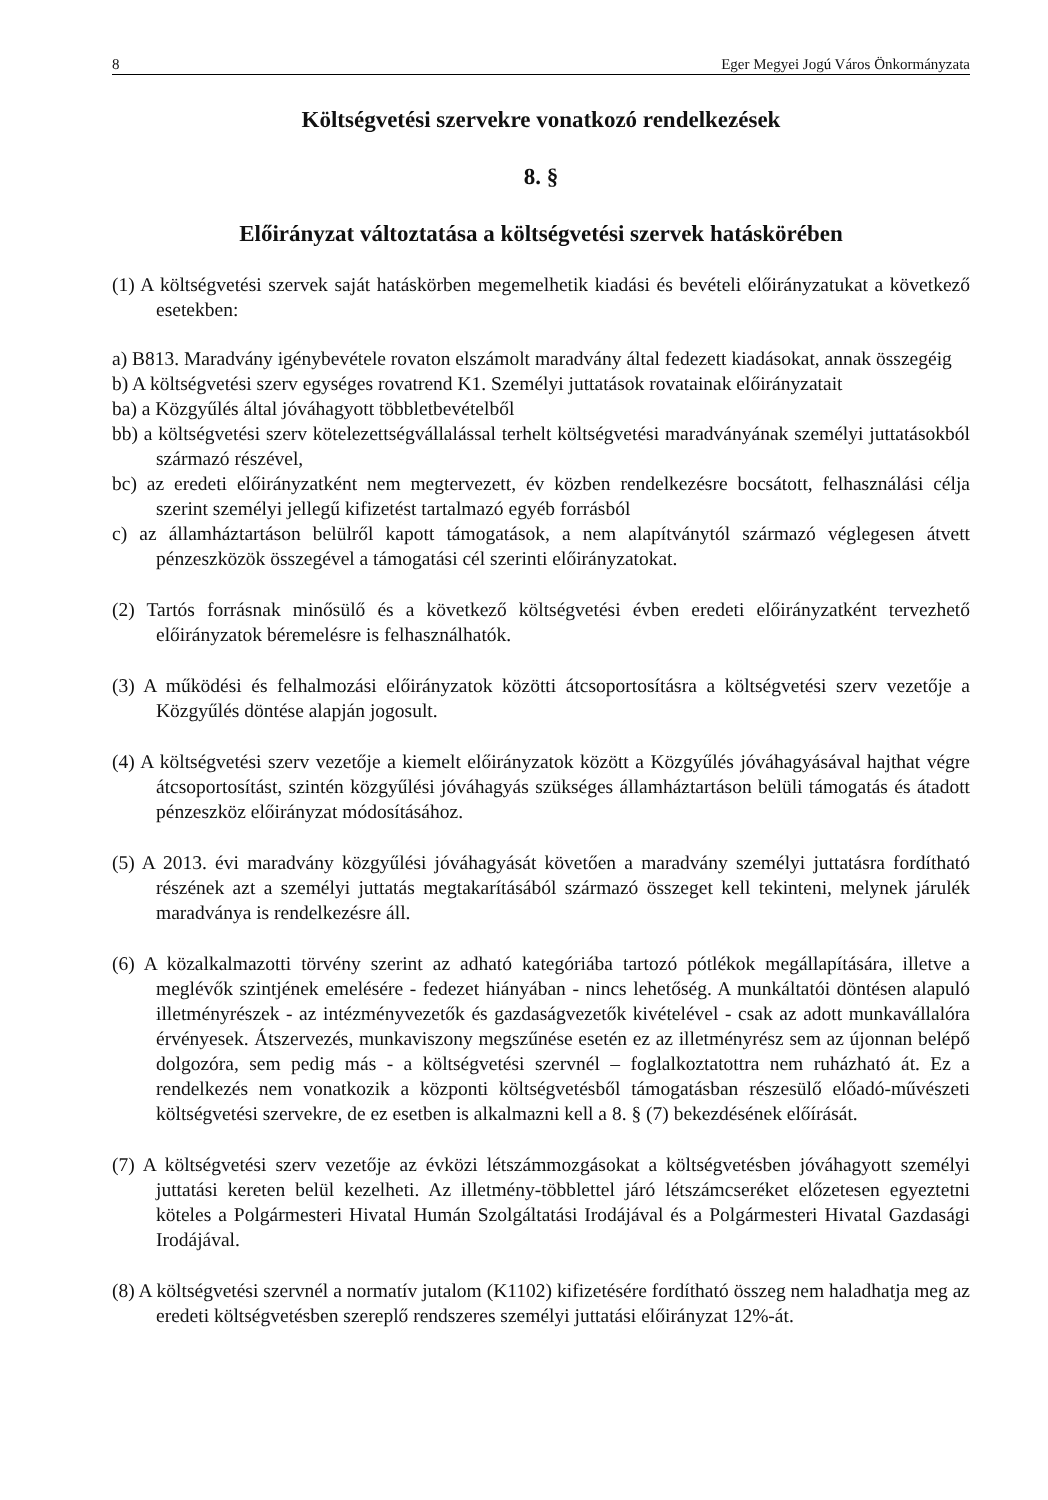8 Eger Megyei Jogú Város Önkormányzata
Költségvetési szervekre vonatkozó rendelkezések
8. §
Előirányzat változtatása a költségvetési szervek hatáskörében
(1) A költségvetési szervek saját hatáskörben megemelhetik kiadási és bevételi előirányzatukat a következő esetekben:
a) B813. Maradvány igénybevétele rovaton elszámolt maradvány által fedezett kiadásokat, annak összegéig
b) A költségvetési szerv egységes rovatrend K1. Személyi juttatások rovatainak előirányzatait
ba) a Közgyűlés által jóváhagyott többletbevételből
bb) a költségvetési szerv kötelezettségvállalással terhelt költségvetési maradványának személyi juttatásokból származó részével,
bc) az eredeti előirányzatként nem megtervezett, év közben rendelkezésre bocsátott, felhasználási célja szerint személyi jellegű kifizetést tartalmazó egyéb forrásból
c) az államháztartáson belülről kapott támogatások, a nem alapítványtól származó véglegesen átvett pénzeszközök összegével a támogatási cél szerinti előirányzatokat.
(2) Tartós forrásnak minősülő és a következő költségvetési évben eredeti előirányzatként tervezhető előirányzatok béremelésre is felhasználhatók.
(3) A működési és felhalmozási előirányzatok közötti átcsoportosításra a költségvetési szerv vezetője a Közgyűlés döntése alapján jogosult.
(4) A költségvetési szerv vezetője a kiemelt előirányzatok között a Közgyűlés jóváhagyásával hajthat végre átcsoportosítást, szintén közgyűlési jóváhagyás szükséges államháztartáson belüli támogatás és átadott pénzeszköz előirányzat módosításához.
(5) A 2013. évi maradvány közgyűlési jóváhagyását követően a maradvány személyi juttatásra fordítható részének azt a személyi juttatás megtakarításából származó összeget kell tekinteni, melynek járulék maradványa is rendelkezésre áll.
(6) A közalkalmazotti törvény szerint az adható kategóriába tartozó pótlékok megállapítására, illetve a meglévők szintjének emelésére - fedezet hiányában - nincs lehetőség. A munkáltatói döntésen alapuló illetményrészek - az intézményvezetők és gazdaságvezetők kivételével - csak az adott munkavállalóra érvényesek. Átszervezés, munkaviszony megszűnése esetén ez az illetményrész sem az újonnan belépő dolgozóra, sem pedig más - a költségvetési szervnél – foglalkoztatottra nem ruházható át. Ez a rendelkezés nem vonatkozik a központi költségvetésből támogatásban részesülő előadó-művészeti költségvetési szervekre, de ez esetben is alkalmazni kell a 8. § (7) bekezdésének előírását.
(7) A költségvetési szerv vezetője az évközi létszámmozgásokat a költségvetésben jóváhagyott személyi juttatási kereten belül kezelheti. Az illetmény-többlettel járó létszámcseréket előzetesen egyeztetni köteles a Polgármesteri Hivatal Humán Szolgáltatási Irodájával és a Polgármesteri Hivatal Gazdasági Irodájával.
(8) A költségvetési szervnél a normatív jutalom (K1102) kifizetésére fordítható összeg nem haladhatja meg az eredeti költségvetésben szereplő rendszeres személyi juttatási előirányzat 12%-át.